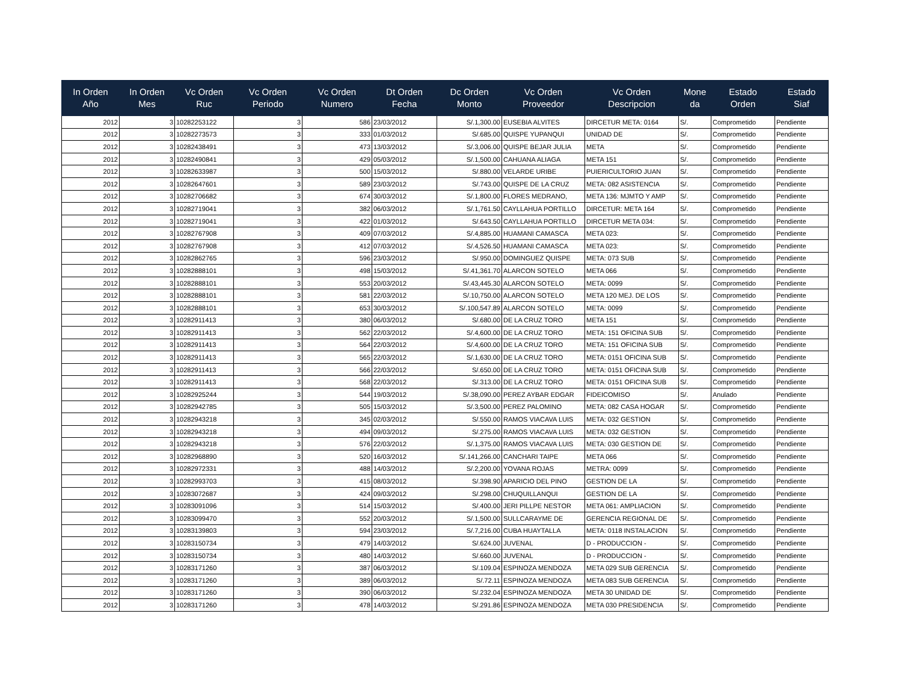| In Orden Año | In Orden Mes | Vc Orden Ruc | Vc Orden Periodo | Vc Orden Numero | Dt Orden Fecha | Dc Orden Monto | Vc Orden Proveedor | Vc Orden Descripcion | Mone da | Estado Orden | Estado Siaf |
| --- | --- | --- | --- | --- | --- | --- | --- | --- | --- | --- | --- |
| 2012 | 3 | 10282253122 | 3 | 586 | 23/03/2012 | S/.1,300.00 | EUSEBIA ALVITES | DIRCETUR META: 0164 | S/. | Comprometido | Pendiente |
| 2012 | 3 | 10282273573 | 3 | 333 | 01/03/2012 | S/.685.00 | QUISPE YUPANQUI | UNIDAD DE | S/. | Comprometido | Pendiente |
| 2012 | 3 | 10282438491 | 3 | 473 | 13/03/2012 | S/.3,006.00 | QUISPE BEJAR JULIA | META | S/. | Comprometido | Pendiente |
| 2012 | 3 | 10282490841 | 3 | 429 | 05/03/2012 | S/.1,500.00 | CAHUANA ALIAGA | META 151 | S/. | Comprometido | Pendiente |
| 2012 | 3 | 10282633987 | 3 | 500 | 15/03/2012 | S/.880.00 | VELARDE URIBE | PUIERICULTORIO JUAN | S/. | Comprometido | Pendiente |
| 2012 | 3 | 10282647601 | 3 | 589 | 23/03/2012 | S/.743.00 | QUISPE DE LA CRUZ | META: 082 ASISTENCIA | S/. | Comprometido | Pendiente |
| 2012 | 3 | 10282706682 | 3 | 674 | 30/03/2012 | S/.1,800.00 | FLORES MEDRANO, | META 136: MJMTO Y AMP | S/. | Comprometido | Pendiente |
| 2012 | 3 | 10282719041 | 3 | 382 | 06/03/2012 | S/.1,761.50 | CAYLLAHUA PORTILLO | DIRCETUR: META 164 | S/. | Comprometido | Pendiente |
| 2012 | 3 | 10282719041 | 3 | 422 | 01/03/2012 | S/.643.50 | CAYLLAHUA PORTILLO | DIRCETUR META 034: | S/. | Comprometido | Pendiente |
| 2012 | 3 | 10282767908 | 3 | 409 | 07/03/2012 | S/.4,885.00 | HUAMANI CAMASCA | META 023: | S/. | Comprometido | Pendiente |
| 2012 | 3 | 10282767908 | 3 | 412 | 07/03/2012 | S/.4,526.50 | HUAMANI CAMASCA | META 023: | S/. | Comprometido | Pendiente |
| 2012 | 3 | 10282862765 | 3 | 596 | 23/03/2012 | S/.950.00 | DOMINGUEZ QUISPE | META: 073 SUB | S/. | Comprometido | Pendiente |
| 2012 | 3 | 10282888101 | 3 | 498 | 15/03/2012 | S/.41,361.70 | ALARCON SOTELO | META 066 | S/. | Comprometido | Pendiente |
| 2012 | 3 | 10282888101 | 3 | 553 | 20/03/2012 | S/.43,445.30 | ALARCON SOTELO | META: 0099 | S/. | Comprometido | Pendiente |
| 2012 | 3 | 10282888101 | 3 | 581 | 22/03/2012 | S/.10,750.00 | ALARCON SOTELO | META 120 MEJ. DE LOS | S/. | Comprometido | Pendiente |
| 2012 | 3 | 10282888101 | 3 | 653 | 30/03/2012 | S/.100,547.89 | ALARCON SOTELO | META: 0099 | S/. | Comprometido | Pendiente |
| 2012 | 3 | 10282911413 | 3 | 380 | 06/03/2012 | S/.680.00 | DE LA CRUZ TORO | META 151 | S/. | Comprometido | Pendiente |
| 2012 | 3 | 10282911413 | 3 | 562 | 22/03/2012 | S/.4,600.00 | DE LA CRUZ TORO | META: 151 OFICINA SUB | S/. | Comprometido | Pendiente |
| 2012 | 3 | 10282911413 | 3 | 564 | 22/03/2012 | S/.4,600.00 | DE LA CRUZ TORO | META: 151 OFICINA SUB | S/. | Comprometido | Pendiente |
| 2012 | 3 | 10282911413 | 3 | 565 | 22/03/2012 | S/.1,630.00 | DE LA CRUZ TORO | META: 0151 OFICINA SUB | S/. | Comprometido | Pendiente |
| 2012 | 3 | 10282911413 | 3 | 566 | 22/03/2012 | S/.650.00 | DE LA CRUZ TORO | META: 0151 OFICINA SUB | S/. | Comprometido | Pendiente |
| 2012 | 3 | 10282911413 | 3 | 568 | 22/03/2012 | S/.313.00 | DE LA CRUZ TORO | META: 0151 OFICINA SUB | S/. | Comprometido | Pendiente |
| 2012 | 3 | 10282925244 | 3 | 544 | 19/03/2012 | S/.38,090.00 | PEREZ AYBAR EDGAR | FIDEICOMISO | S/. | Anulado | Pendiente |
| 2012 | 3 | 10282942785 | 3 | 505 | 15/03/2012 | S/.3,500.00 | PEREZ PALOMINO | META: 082 CASA HOGAR | S/. | Comprometido | Pendiente |
| 2012 | 3 | 10282943218 | 3 | 345 | 02/03/2012 | S/.550.00 | RAMOS VIACAVA LUIS | META: 032 GESTION | S/. | Comprometido | Pendiente |
| 2012 | 3 | 10282943218 | 3 | 494 | 09/03/2012 | S/.275.00 | RAMOS VIACAVA LUIS | META: 032 GESTION | S/. | Comprometido | Pendiente |
| 2012 | 3 | 10282943218 | 3 | 576 | 22/03/2012 | S/.1,375.00 | RAMOS VIACAVA LUIS | META: 030 GESTION DE | S/. | Comprometido | Pendiente |
| 2012 | 3 | 10282968890 | 3 | 520 | 16/03/2012 | S/.141,266.00 | CANCHARI TAIPE | META 066 | S/. | Comprometido | Pendiente |
| 2012 | 3 | 10282972331 | 3 | 488 | 14/03/2012 | S/.2,200.00 | YOVANA ROJAS | METRA: 0099 | S/. | Comprometido | Pendiente |
| 2012 | 3 | 10282993703 | 3 | 415 | 08/03/2012 | S/.398.90 | APARICIO DEL PINO | GESTION DE LA | S/. | Comprometido | Pendiente |
| 2012 | 3 | 10283072687 | 3 | 424 | 09/03/2012 | S/.298.00 | CHUQUILLANQUI | GESTION DE LA | S/. | Comprometido | Pendiente |
| 2012 | 3 | 10283091096 | 3 | 514 | 15/03/2012 | S/.400.00 | JERI PILLPE NESTOR | META 061: AMPLIACION | S/. | Comprometido | Pendiente |
| 2012 | 3 | 10283099470 | 3 | 552 | 20/03/2012 | S/.1,500.00 | SULLCARAYME DE | GERENCIA REGIONAL DE | S/. | Comprometido | Pendiente |
| 2012 | 3 | 10283139803 | 3 | 594 | 23/03/2012 | S/.7,216.00 | CUBA HUAYTALLA | META: 0118 INSTALACION | S/. | Comprometido | Pendiente |
| 2012 | 3 | 10283150734 | 3 | 479 | 14/03/2012 | S/.624.00 | JUVENAL | D - PRODUCCION - | S/. | Comprometido | Pendiente |
| 2012 | 3 | 10283150734 | 3 | 480 | 14/03/2012 | S/.660.00 | JUVENAL | D - PRODUCCION - | S/. | Comprometido | Pendiente |
| 2012 | 3 | 10283171260 | 3 | 387 | 06/03/2012 | S/.109.04 | ESPINOZA MENDOZA | META 029 SUB GERENCIA | S/. | Comprometido | Pendiente |
| 2012 | 3 | 10283171260 | 3 | 389 | 06/03/2012 | S/.72.11 | ESPINOZA MENDOZA | META 083 SUB GERENCIA | S/. | Comprometido | Pendiente |
| 2012 | 3 | 10283171260 | 3 | 390 | 06/03/2012 | S/.232.04 | ESPINOZA MENDOZA | META 30 UNIDAD DE | S/. | Comprometido | Pendiente |
| 2012 | 3 | 10283171260 | 3 | 478 | 14/03/2012 | S/.291.86 | ESPINOZA MENDOZA | META 030 PRESIDENCIA | S/. | Comprometido | Pendiente |